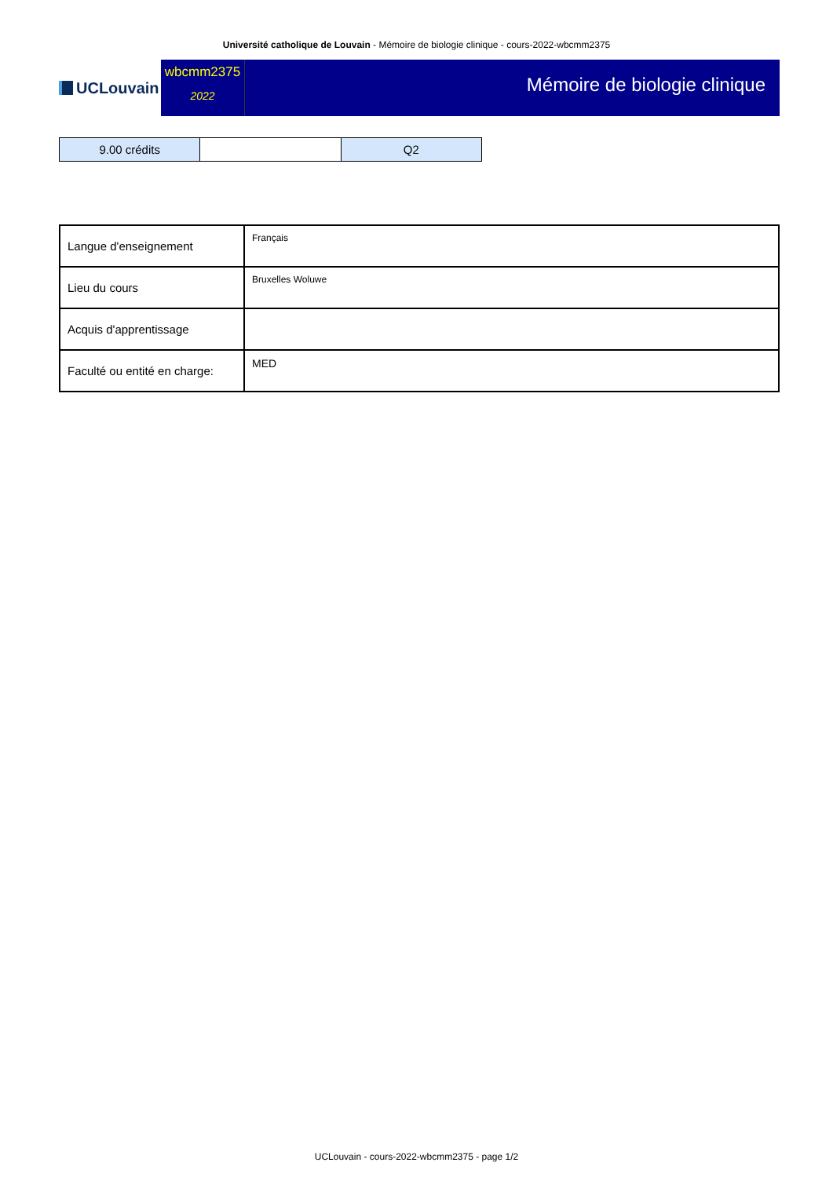Université catholique de Louvain - Mémoire de biologie clinique - cours-2022-wbcmm2375
UCLouvain
wbcmm2375
2022
Mémoire de biologie clinique
| 9.00 crédits | | Q2 |
| Langue d'enseignement | Français |
| Lieu du cours | Bruxelles Woluwe |
| Acquis d'apprentissage | |
| Faculté ou entité en charge: | MED |
UCLouvain - cours-2022-wbcmm2375 - page 1/2